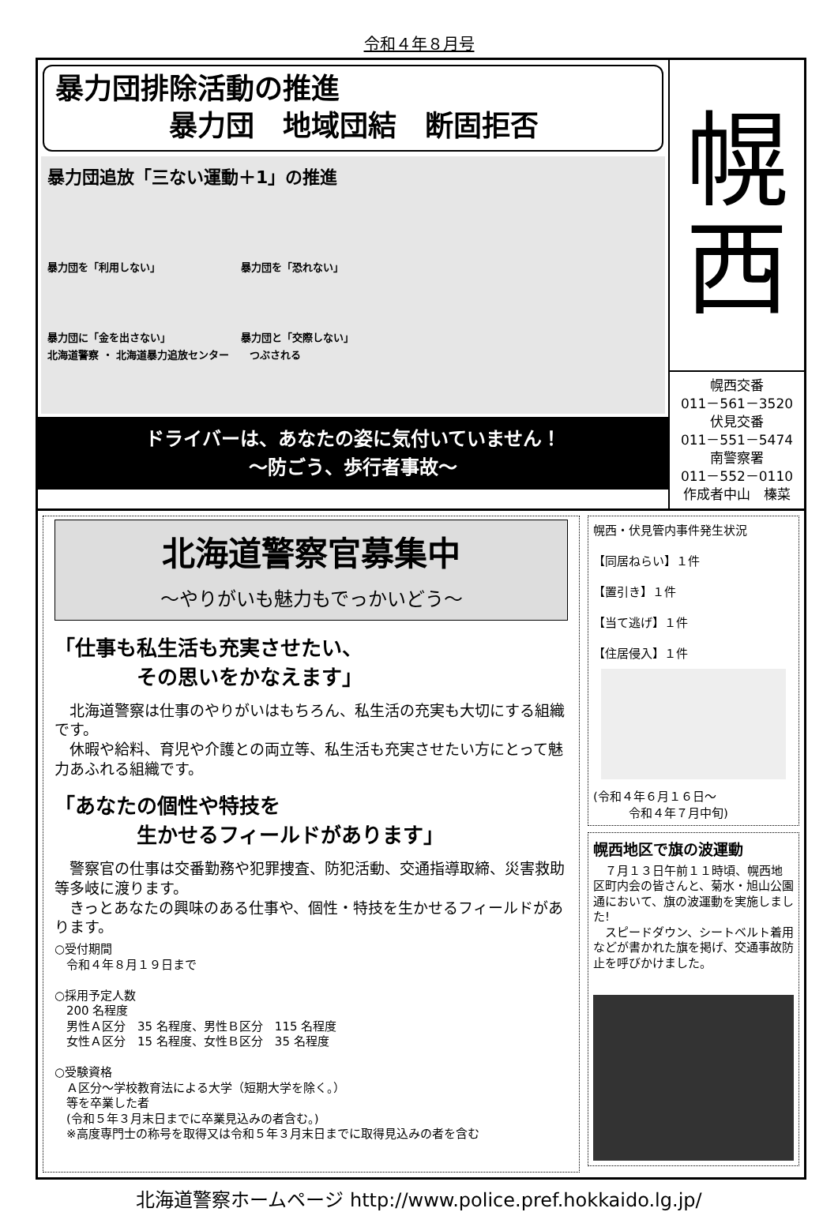令和４年８月号
暴力団排除活動の推進
　　　　暴力団　地域団結　断固拒否
暴力団追放「三ない運動＋1」の推進
暴力団を「利用しない」 暴力団を「恐れない」 暴力団に「金を出さない」 暴力団と「交際しない」
北海道警察 ・ 北海道暴力追放センター　　つぶされる
ドライバーは、あなたの姿に気付いていません！
～防ごう、歩行者事故～
幌
西
幌西交番
011－561－3520
伏見交番
011－551－5474
南警察署
011－552－0110
作成者中山　榛菜
北海道警察官募集中
～やりがいも魅力もでっかいどう～
「仕事も私生活も充実させたい、
　　　　その思いをかなえます」
　北海道警察は仕事のやりがいはもちろん、私生活の充実も大切にする組織です。
　休暇や給料、育児や介護との両立等、私生活も充実させたい方にとって魅力あふれる組織です。
「あなたの個性や特技を
　　　　生かせるフィールドがあります」
　警察官の仕事は交番勤務や犯罪捜査、防犯活動、交通指導取締、災害救助等多岐に渡ります。
　きっとあなたの興味のある仕事や、個性・特技を生かせるフィールドがあります。
○受付期間
　令和４年８月１９日まで
○採用予定人数
　200 名程度
　男性Ａ区分　35 名程度、男性Ｂ区分　115 名程度
　女性Ａ区分　15 名程度、女性Ｂ区分　35 名程度
○受験資格
　Ａ区分～学校教育法による大学（短期大学を除く。）
　等を卒業した者
　(令和５年３月末日までに卒業見込みの者含む。)
　※高度専門士の称号を取得又は令和５年３月末日までに取得見込みの者を含む
幌西・伏見管内事件発生状況
【同居ねらい】１件
【置引き】１件
【当て逃げ】１件
【住居侵入】１件
(令和４年６月１６日～
　　　令和４年７月中旬)
幌西地区で旗の波運動
　７月１３日午前１１時頃、幌西地区町内会の皆さんと、菊水・旭山公園通において、旗の波運動を実施しました!
　スピードダウン、シートベルト着用などが書かれた旗を掲げ、交通事故防止を呼びかけました。
北海道警察ホームページ http://www.police.pref.hokkaido.lg.jp/